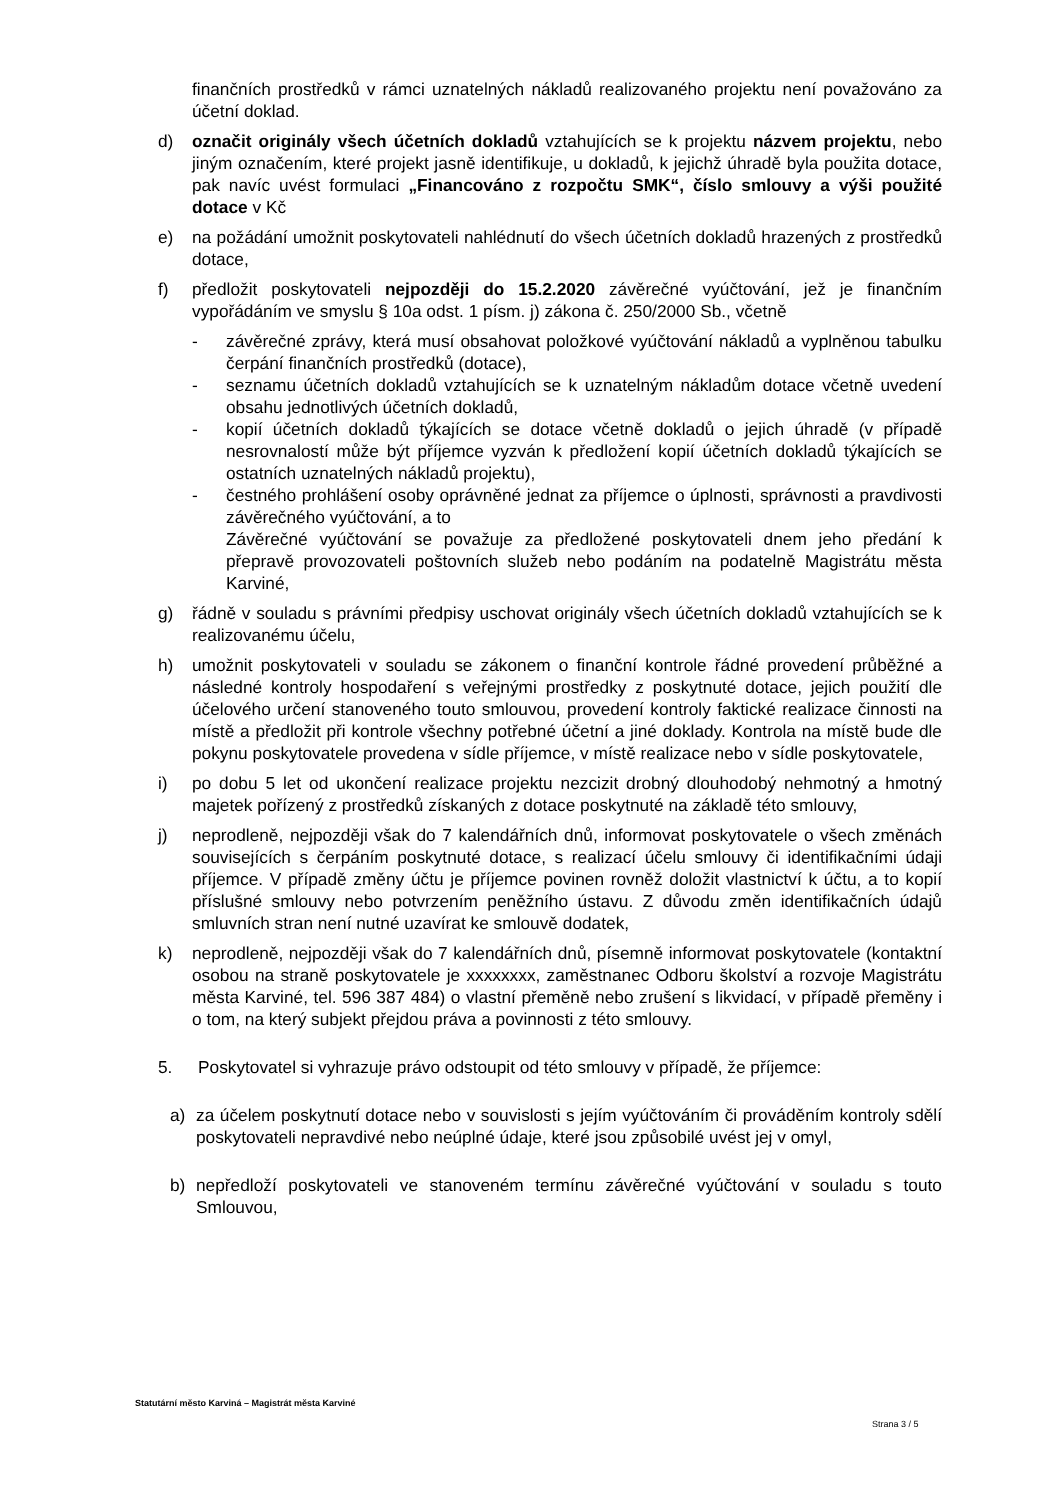finančních prostředků v rámci uznatelných nákladů realizovaného projektu není považováno za účetní doklad.
d) označit originály všech účetních dokladů vztahujících se k projektu názvem projektu, nebo jiným označením, které projekt jasně identifikuje, u dokladů, k jejichž úhradě byla použita dotace, pak navíc uvést formulaci „Financováno z rozpočtu SMK“, číslo smlouvy a výši použité dotace v Kč
e) na požádání umožnit poskytovateli nahlédnutí do všech účetních dokladů hrazených z prostředků dotace,
f) předložit poskytovateli nejpozději do 15.2.2020 závěrečné vyúčtování, jež je finančním vypořádáním ve smyslu § 10a odst. 1 písm. j) zákona č. 250/2000 Sb., včetně
- závěrečné zprávy, která musí obsahovat položkové vyúčtování nákladů a vyplněnou tabulku čerpání finančních prostředků (dotace),
- seznamu účetních dokladů vztahujících se k uznatelným nákladům dotace včetně uvedení obsahu jednotlivých účetních dokladů,
- kopií účetních dokladů týkajících se dotace včetně dokladů o jejich úhradě (v případě nesrovnalostí může být příjemce vyzván k předložení kopií účetních dokladů týkajících se ostatních uznatelných nákladů projektu),
- čestného prohlášení osoby oprávněné jednat za příjemce o úplnosti, správnosti a pravdivosti závěrečného vyúčtování, a to
Závěrečné vyúčtování se považuje za předložené poskytovateli dnem jeho předání k přepravě provozovateli poštovních služeb nebo podáním na podatelně Magistrátu města Karviné,
g) řádně v souladu s právními předpisy uschovat originály všech účetních dokladů vztahujících se k realizovanému účelu,
h) umožnit poskytovateli v souladu se zákonem o finanční kontrole řádné provedení průběžné a následné kontroly hospodaření s veřejnými prostředky z poskytnuté dotace, jejich použití dle účelového určení stanoveného touto smlouvou, provedení kontroly faktické realizace činnosti na místě a předložit při kontrole všechny potřebné účetní a jiné doklady. Kontrola na místě bude dle pokynu poskytovatele provedena v sídle příjemce, v místě realizace nebo v sídle poskytovatele,
i) po dobu 5 let od ukončení realizace projektu nezcizit drobný dlouhodobý nehmotný a hmotný majetek pořízený z prostředků získaných z dotace poskytnuté na základě této smlouvy,
j) neprodleně, nejpozději však do 7 kalendářních dnů, informovat poskytovatele o všech změnách souvisejících s čerpáním poskytnuté dotace, s realizací účelu smlouvy či identifikačními údaji příjemce. V případě změny účtu je příjemce povinen rovněž doložit vlastnictví k účtu, a to kopií příslušné smlouvy nebo potvrzením peněžního ústavu. Z důvodu změn identifikačních údajů smluvních stran není nutné uzavírat ke smlouvě dodatek,
k) neprodleně, nejpozději však do 7 kalendářních dnů, písemně informovat poskytovatele (kontaktní osobou na straně poskytovatele je xxxxxxxx, zaměstnanec Odboru školství a rozvoje Magistrátu města Karviné, tel. 596 387 484) o vlastní přeměně nebo zrušení s likvidací, v případě přeměny i o tom, na který subjekt přejdou práva a povinnosti z této smlouvy.
5. Poskytovatel si vyhrazuje právo odstoupit od této smlouvy v případě, že příjemce:
a) za účelem poskytnutí dotace nebo v souvislosti s jejím vyúčtováním či prováděním kontroly sdělí poskytovateli nepravdivé nebo neúplné údaje, které jsou způsobilé uvést jej v omyl,
b) nepředloží poskytovateli ve stanoveném termínu závěrečné vyúčtování v souladu s touto Smlouvou,
Statutární město Karviná – Magistrát města Karviné
Strana 3 / 5